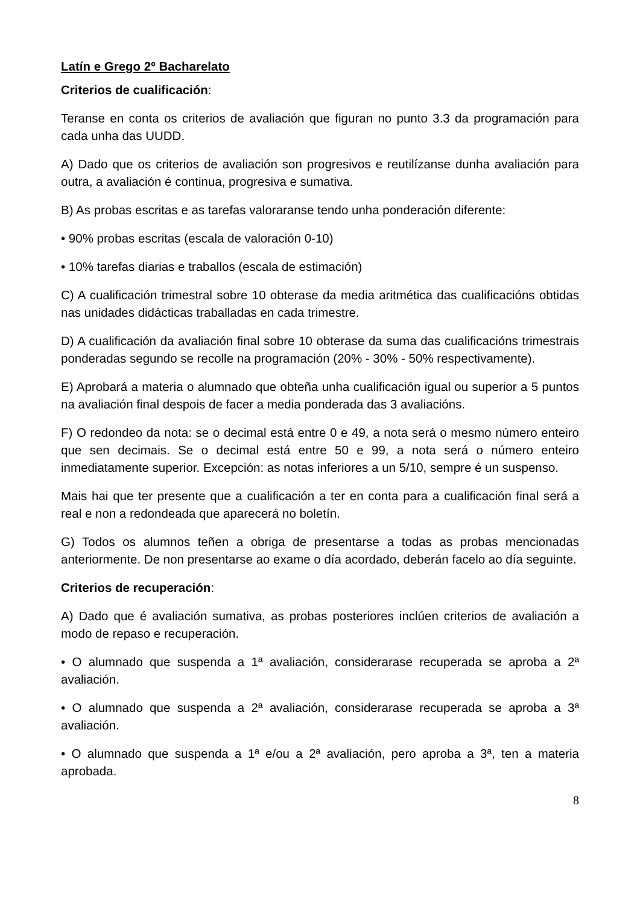Latín e Grego 2º Bacharelato
Criterios de cualificación:
Teranse en conta os criterios de avaliación que figuran no punto 3.3 da programación para cada unha das UUDD.
A) Dado que os criterios de avaliación son progresivos e reutilízanse dunha avaliación para outra, a avaliación é continua, progresiva e sumativa.
B) As probas escritas e as tarefas valoraranse tendo unha ponderación diferente:
• 90% probas escritas (escala de valoración 0-10)
• 10% tarefas diarias e traballos (escala de estimación)
C) A cualificación trimestral sobre 10 obterase da media aritmética das cualificacións obtidas nas unidades didácticas traballadas en cada trimestre.
D) A cualificación da avaliación final sobre 10 obterase da suma das cualificacións trimestrais ponderadas segundo se recolle na programación (20% - 30% - 50% respectivamente).
E) Aprobará a materia o alumnado que obteña unha cualificación igual ou superior a 5 puntos na avaliación final despois de facer a media ponderada das 3 avaliacións.
F) O redondeo da nota: se o decimal está entre 0 e 49, a nota será o mesmo número enteiro que sen decimais. Se o decimal está entre 50 e 99, a nota será o número enteiro inmediatamente superior. Excepción: as notas inferiores a un 5/10, sempre é un suspenso.
Mais hai que ter presente que a cualificación a ter en conta para a cualificación final será a real e non a redondeada que aparecerá no boletín.
G) Todos os alumnos teñen a obriga de presentarse a todas as probas mencionadas anteriormente. De non presentarse ao exame o día acordado, deberán facelo ao día seguinte.
Criterios de recuperación:
A) Dado que é avaliación sumativa, as probas posteriores inclúen criterios de avaliación a modo de repaso e recuperación.
• O alumnado que suspenda a 1ª avaliación, considerarase recuperada se aproba a 2ª avaliación.
• O alumnado que suspenda a 2ª avaliación, considerarase recuperada se aproba a 3ª avaliación.
• O alumnado que suspenda a 1ª e/ou a 2ª avaliación, pero aproba a 3ª, ten a materia aprobada.
8